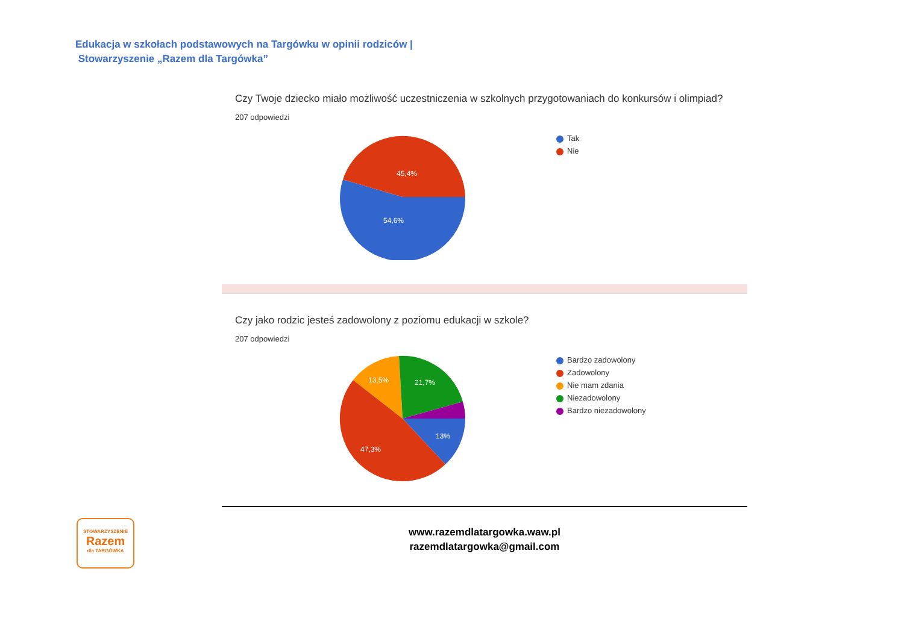Edukacja w szkołach podstawowych na Targówku w opinii rodziców |
Stowarzyszenie „Razem dla Targówka”
Czy Twoje dziecko miało możliwość uczestniczenia w szkolnych przygotowaniach do konkursów i olimpiad?
207 odpowiedzi
45,4%
54,6%
Tak
Nie
Czy jako rodzic jesteś zadowolony z poziomu edukacji w szkole?
207 odpowiedzi
13%
47,3%
13,5%
21,7%
Bardzo zadowolony
Zadowolony
Nie mam zdania
Niezadowolony
Bardzo niezadowolony
www.razemdlatargowka.waw.pl
razemdlatargowka@gmail.com
STOWARZYSZENIE
Razem
dla TARGÓWKA